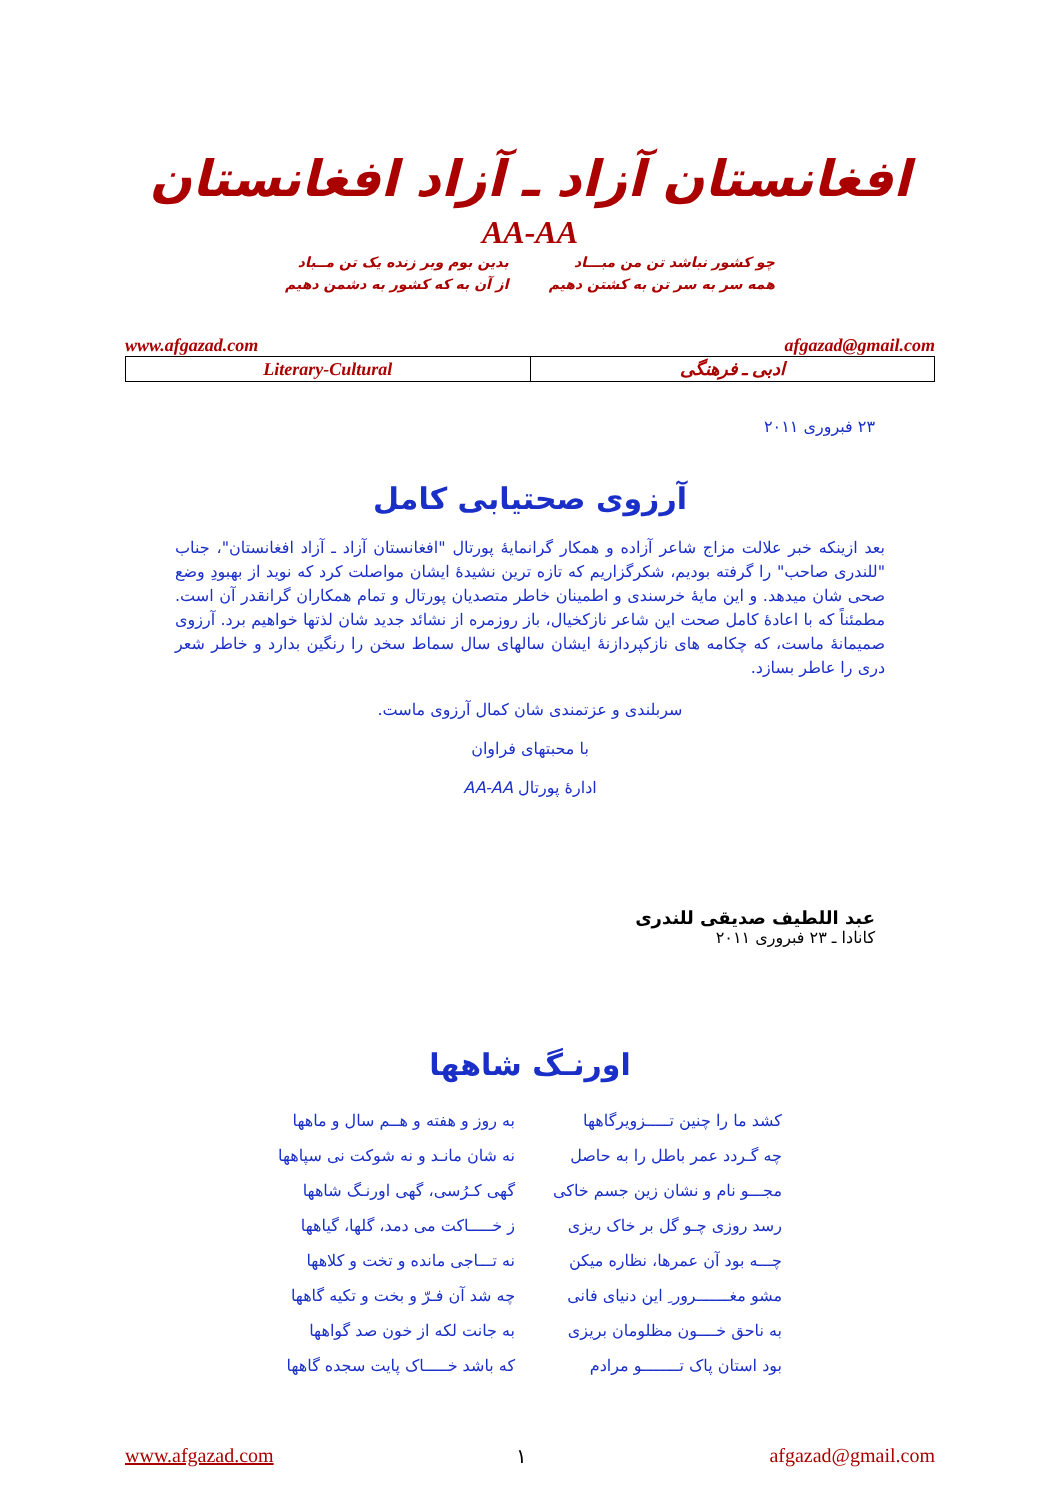افغانستان آزاد ـ آزاد افغانستان
AA-AA
چو کشور نباشد تن من مبـــاد
همه سر به سر تن به کشتن دهیم
بدین بوم وبر زنده یک تن مــباد
از آن به که کشور به دشمن دهیم
www.afgazad.com afgazad@gmail.com
| Literary-Cultural | ادبی ـ فرهنگی |
۲۳ فبروری ۲۰۱۱
آرزوی صحتیابی کامل
بعد ازینکه خبر علالت مزاج شاعر آزاده و همکار گرانمایهٔ پورتال "افغانستان آزاد ـ آزاد افغانستان"، جناب "للندری صاحب" را گرفته بودیم، شکرگزاریم که تازه ترین نشیدهٔ ایشان مواصلت کرد که نوید از بهبودِ وضع صحی شان میدهد. و این مایهٔ خرسندی و اطمینان خاطر متصدیان پورتال و تمام همکاران گرانقدر آن است. مطمئناً که با اعادهٔ کامل صحت این شاعر نازکخیال، باز روزمره از نشائد جدید شان لذتها خواهیم برد. آرزوی صمیمانهٔ ماست، که چکامه های نازکپردازنهٔ ایشان سالهای سال سماط سخن را رنگین بدارد و خاطر شعر دری را عاطر بسازد.
سربلندی و عزتمندی شان کمال آرزوی ماست.
با محبتهای فراوان
ادارهٔ پورتال AA-AA
عبد اللطیف صدیقی للندری
کانادا ـ ۲۳ فبروری ۲۰۱۱
اورنـگ شاهها
| کشد ما را چنین تـــــزویرگاهها | به روز و هفته و هــم سال و ماهها |
| چه گـردد عمر باطل را به حاصل | نه شان مانـد و نه شوکت نی سپاهها |
| مجـــو نام و نشان زین جسم خاکی | گهی کـرُسی، گهی اورنـگ شاهها |
| رسد روزی چـو گل بر خاک ریزی | ز خـــــاکت می دمد، گلها، گیاهها |
| چـــه بود آن عمرها، نظاره میکن | نه تـــاجی مانده و تخت و کلاهها |
| مشو مغـــــــرور ِ این دنیای فانی | چه شد آن فـرّ و بخت و تکیه گاهها |
| به ناحق خــــون مظلومان بریزی | به جانت لکه از خون صد گواهها |
| بود استان پاک تــــــــو مرادم | که باشد خـــــاک پایت سجده گاهها |
www.afgazad.com ۱ afgazad@gmail.com